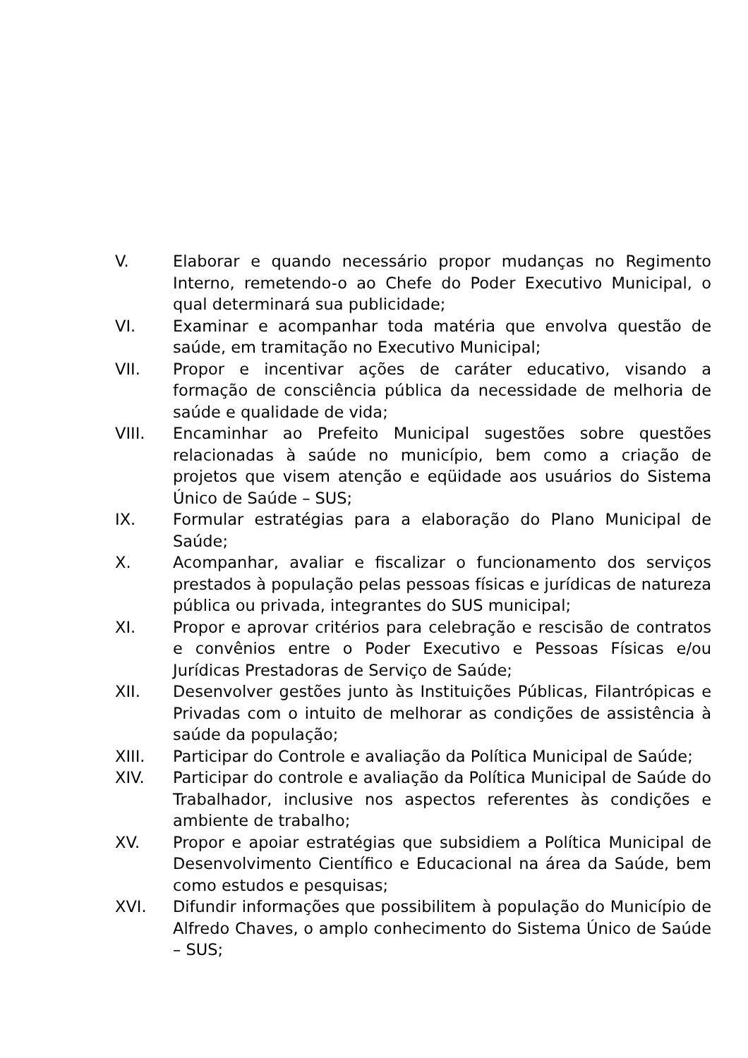V. Elaborar e quando necessário propor mudanças no Regimento Interno, remetendo-o ao Chefe do Poder Executivo Municipal, o qual determinará sua publicidade;
VI. Examinar e acompanhar toda matéria que envolva questão de saúde, em tramitação no Executivo Municipal;
VII. Propor e incentivar ações de caráter educativo, visando a formação de consciência pública da necessidade de melhoria de saúde e qualidade de vida;
VIII. Encaminhar ao Prefeito Municipal sugestões sobre questões relacionadas à saúde no município, bem como a criação de projetos que visem atenção e eqüidade aos usuários do Sistema Único de Saúde – SUS;
IX. Formular estratégias para a elaboração do Plano Municipal de Saúde;
X. Acompanhar, avaliar e fiscalizar o funcionamento dos serviços prestados à população pelas pessoas físicas e jurídicas de natureza pública ou privada, integrantes do SUS municipal;
XI. Propor e aprovar critérios para celebração e rescisão de contratos e convênios entre o Poder Executivo e Pessoas Físicas e/ou Jurídicas Prestadoras de Serviço de Saúde;
XII. Desenvolver gestões junto às Instituições Públicas, Filantrópicas e Privadas com o intuito de melhorar as condições de assistência à saúde da população;
XIII. Participar do Controle e avaliação da Política Municipal de Saúde;
XIV. Participar do controle e avaliação da Política Municipal de Saúde do Trabalhador, inclusive nos aspectos referentes às condições e ambiente de trabalho;
XV. Propor e apoiar estratégias que subsidiem a Política Municipal de Desenvolvimento Científico e Educacional na área da Saúde, bem como estudos e pesquisas;
XVI. Difundir informações que possibilitem à população do Município de Alfredo Chaves, o amplo conhecimento do Sistema Único de Saúde – SUS;